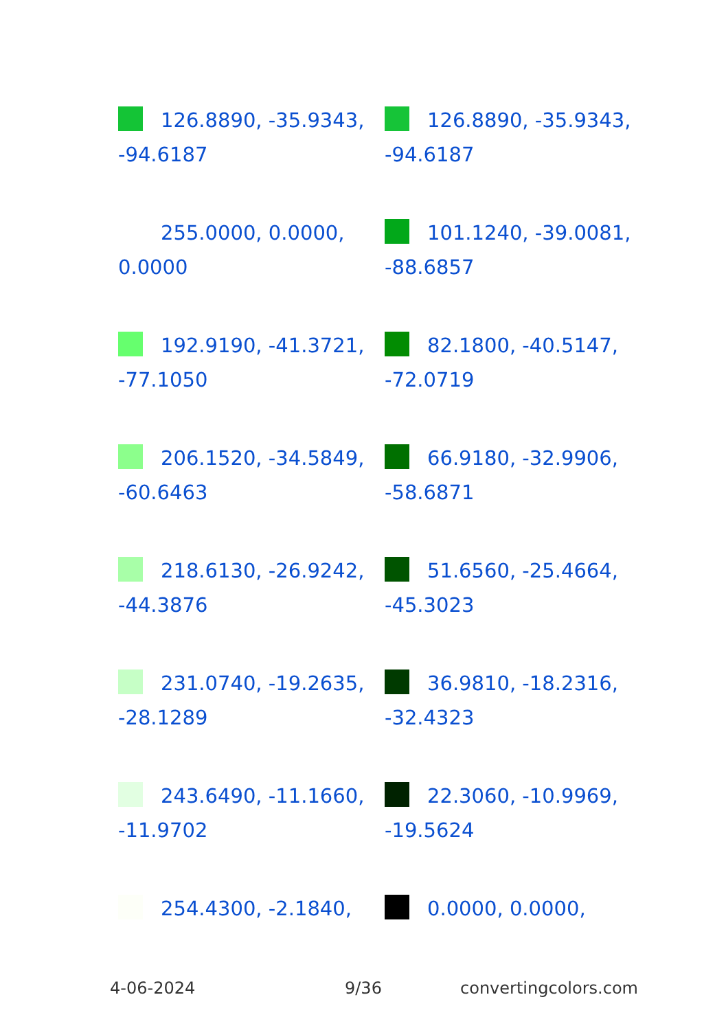126.8890, -35.9343, -94.6187
126.8890, -35.9343, -94.6187
255.0000, 0.0000, 0.0000
101.1240, -39.0081, -88.6857
192.9190, -41.3721, -77.1050
82.1800, -40.5147, -72.0719
206.1520, -34.5849, -60.6463
66.9180, -32.9906, -58.6871
218.6130, -26.9242, -44.3876
51.6560, -25.4664, -45.3023
231.0740, -19.2635, -28.1289
36.9810, -18.2316, -32.4323
243.6490, -11.1660, -11.9702
22.3060, -10.9969, -19.5624
254.4300, -2.1840,
0.0000, 0.0000,
4-06-2024 9/36 convertingcolors.com